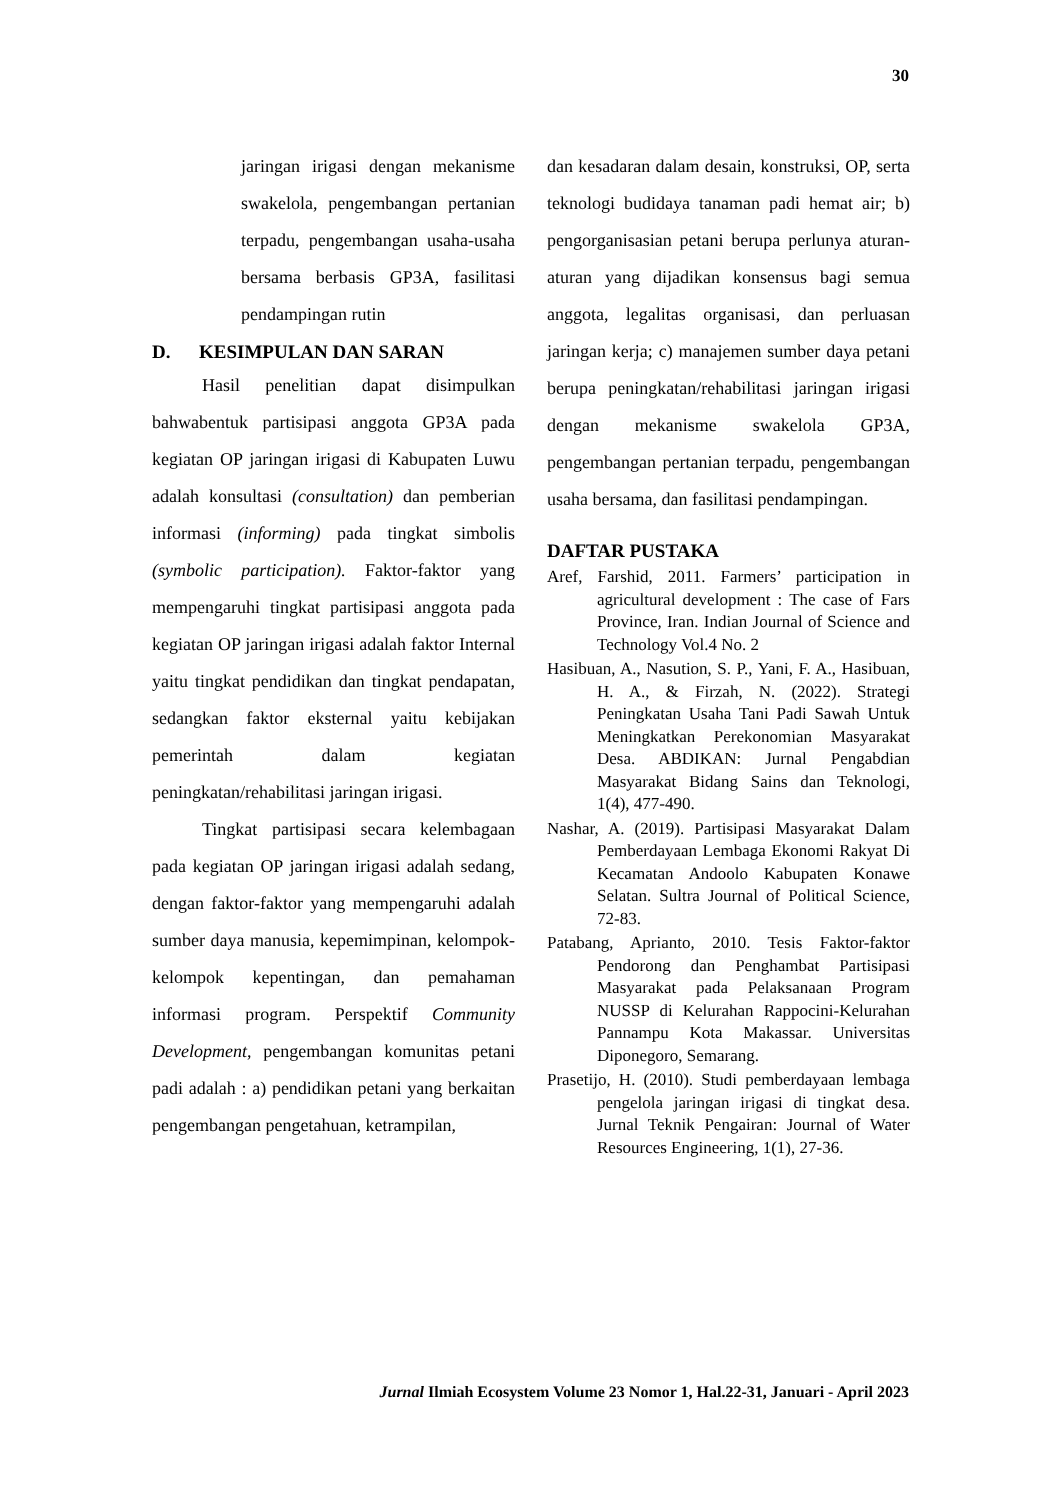30
jaringan irigasi dengan mekanisme swakelola, pengembangan pertanian terpadu, pengembangan usaha-usaha bersama berbasis GP3A, fasilitasi pendampingan rutin
D. KESIMPULAN DAN SARAN
Hasil penelitian dapat disimpulkan bahwabentuk partisipasi anggota GP3A pada kegiatan OP jaringan irigasi di Kabupaten Luwu adalah konsultasi (consultation) dan pemberian informasi (informing) pada tingkat simbolis (symbolic participation). Faktor-faktor yang mempengaruhi tingkat partisipasi anggota pada kegiatan OP jaringan irigasi adalah faktor Internal yaitu tingkat pendidikan dan tingkat pendapatan, sedangkan faktor eksternal yaitu kebijakan pemerintah dalam kegiatan peningkatan/rehabilitasi jaringan irigasi.
Tingkat partisipasi secara kelembagaan pada kegiatan OP jaringan irigasi adalah sedang, dengan faktor-faktor yang mempengaruhi adalah sumber daya manusia, kepemimpinan, kelompok-kelompok kepentingan, dan pemahaman informasi program. Perspektif Community Development, pengembangan komunitas petani padi adalah : a) pendidikan petani yang berkaitan pengembangan pengetahuan, ketrampilan,
dan kesadaran dalam desain, konstruksi, OP, serta teknologi budidaya tanaman padi hemat air; b) pengorganisasian petani berupa perlunya aturan-aturan yang dijadikan konsensus bagi semua anggota, legalitas organisasi, dan perluasan jaringan kerja; c) manajemen sumber daya petani berupa peningkatan/rehabilitasi jaringan irigasi dengan mekanisme swakelola GP3A, pengembangan pertanian terpadu, pengembangan usaha bersama, dan fasilitasi pendampingan.
DAFTAR PUSTAKA
Aref, Farshid, 2011. Farmers’ participation in agricultural development : The case of Fars Province, Iran. Indian Journal of Science and Technology Vol.4 No. 2
Hasibuan, A., Nasution, S. P., Yani, F. A., Hasibuan, H. A., & Firzah, N. (2022). Strategi Peningkatan Usaha Tani Padi Sawah Untuk Meningkatkan Perekonomian Masyarakat Desa. ABDIKAN: Jurnal Pengabdian Masyarakat Bidang Sains dan Teknologi, 1(4), 477-490.
Nashar, A. (2019). Partisipasi Masyarakat Dalam Pemberdayaan Lembaga Ekonomi Rakyat Di Kecamatan Andoolo Kabupaten Konawe Selatan. Sultra Journal of Political Science, 72-83.
Patabang, Aprianto, 2010. Tesis Faktor-faktor Pendorong dan Penghambat Partisipasi Masyarakat pada Pelaksanaan Program NUSSP di Kelurahan Rappocini-Kelurahan Pannampu Kota Makassar. Universitas Diponegoro, Semarang.
Prasetijo, H. (2010). Studi pemberdayaan lembaga pengelola jaringan irigasi di tingkat desa. Jurnal Teknik Pengairan: Journal of Water Resources Engineering, 1(1), 27-36.
Jurnal Ilmiah Ecosystem Volume 23 Nomor 1, Hal.22-31, Januari - April 2023